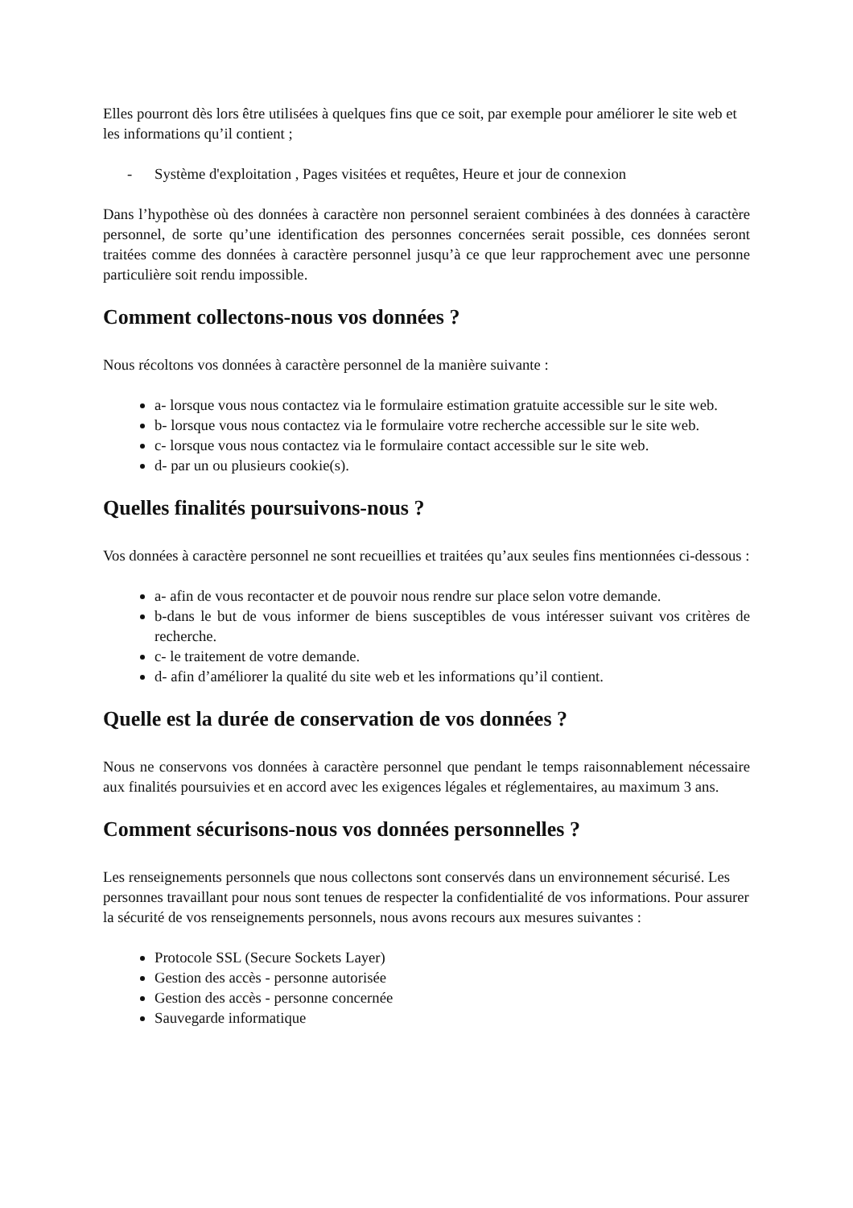Elles pourront dès lors être utilisées à quelques fins que ce soit, par exemple pour améliorer le site web et les informations qu’il contient ;
- Système d'exploitation , Pages visitées et requêtes, Heure et jour de connexion
Dans l’hypothèse où des données à caractère non personnel seraient combinées à des données à caractère personnel, de sorte qu’une identification des personnes concernées serait possible, ces données seront traitées comme des données à caractère personnel jusqu’à ce que leur rapprochement avec une personne particulière soit rendu impossible.
Comment collectons-nous vos données ?
Nous récoltons vos données à caractère personnel de la manière suivante :
a- lorsque vous nous contactez via le formulaire estimation gratuite accessible sur le site web.
b- lorsque vous nous contactez via le formulaire votre recherche accessible sur le site web.
c- lorsque vous nous contactez via le formulaire contact accessible sur le site web.
d- par un ou plusieurs cookie(s).
Quelles finalités poursuivons-nous ?
Vos données à caractère personnel ne sont recueillies et traitées qu’aux seules fins mentionnées ci-dessous :
a- afin de vous recontacter et de pouvoir nous rendre sur place selon votre demande.
b-dans le but de vous informer de biens susceptibles de vous intéresser suivant vos critères de recherche.
c- le traitement de votre demande.
d- afin d’améliorer la qualité du site web et les informations qu’il contient.
Quelle est la durée de conservation de vos données ?
Nous ne conservons vos données à caractère personnel que pendant le temps raisonnablement nécessaire aux finalités poursuivies et en accord avec les exigences légales et réglementaires, au maximum 3 ans.
Comment sécurisons-nous vos données personnelles ?
Les renseignements personnels que nous collectons sont conservés dans un environnement sécurisé. Les personnes travaillant pour nous sont tenues de respecter la confidentialité de vos informations. Pour assurer la sécurité de vos renseignements personnels, nous avons recours aux mesures suivantes :
Protocole SSL (Secure Sockets Layer)
Gestion des accès - personne autorisée
Gestion des accès - personne concernée
Sauvegarde informatique